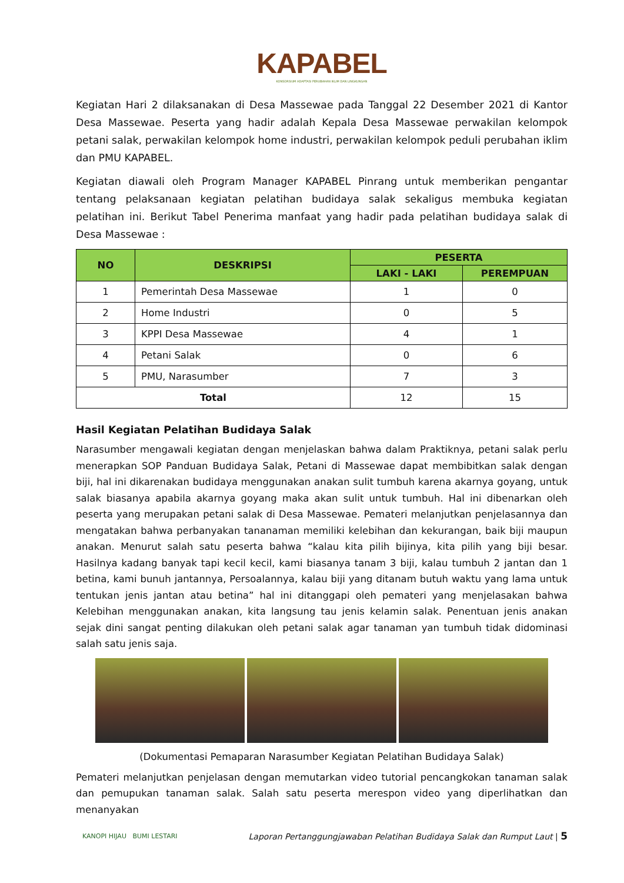KAPABEL
KONSORSIUM ADAPTASI PERUBAHAN IKLIM DAN LINGKUNGAN
Kegiatan Hari 2 dilaksanakan di Desa Massewae pada Tanggal 22 Desember 2021 di Kantor Desa Massewae. Peserta yang hadir adalah Kepala Desa Massewae perwakilan kelompok petani salak, perwakilan kelompok home industri, perwakilan kelompok peduli perubahan iklim dan PMU KAPABEL.
Kegiatan diawali oleh Program Manager KAPABEL Pinrang untuk memberikan pengantar tentang pelaksanaan kegiatan pelatihan budidaya salak sekaligus membuka kegiatan pelatihan ini. Berikut Tabel Penerima manfaat yang hadir pada pelatihan budidaya salak di Desa Massewae :
| NO | DESKRIPSI | PESERTA | |
| --- | --- | --- | --- |
| | | LAKI - LAKI | PEREMPUAN |
| 1 | Pemerintah Desa Massewae | 1 | 0 |
| 2 | Home Industri | 0 | 5 |
| 3 | KPPI Desa Massewae | 4 | 1 |
| 4 | Petani Salak | 0 | 6 |
| 5 | PMU, Narasumber | 7 | 3 |
| Total | | 12 | 15 |
Hasil Kegiatan Pelatihan Budidaya Salak
Narasumber mengawali kegiatan dengan menjelaskan bahwa dalam Praktiknya, petani salak perlu menerapkan SOP Panduan Budidaya Salak, Petani di Massewae dapat membibitkan salak dengan biji, hal ini dikarenakan budidaya menggunakan anakan sulit tumbuh karena akarnya goyang, untuk salak biasanya apabila akarnya goyang maka akan sulit untuk tumbuh. Hal ini dibenarkan oleh peserta yang merupakan petani salak di Desa Massewae. Pemateri melanjutkan penjelasannya dan mengatakan bahwa perbanyakan tananaman memiliki kelebihan dan kekurangan, baik biji maupun anakan. Menurut salah satu peserta bahwa “kalau kita pilih bijinya, kita pilih yang biji besar. Hasilnya kadang banyak tapi kecil kecil, kami biasanya tanam 3 biji, kalau tumbuh 2 jantan dan 1 betina, kami bunuh jantannya, Persoalannya, kalau biji yang ditanam butuh waktu yang lama untuk tentukan jenis jantan atau betina” hal ini ditanggapi oleh pemateri yang menjelasakan bahwa Kelebihan menggunakan anakan, kita langsung tau jenis kelamin salak. Penentuan jenis anakan sejak dini sangat penting dilakukan oleh petani salak agar tanaman yan tumbuh tidak didominasi salah satu jenis saja.
(Dokumentasi Pemaparan Narasumber Kegiatan Pelatihan Budidaya Salak)
Pemateri melanjutkan penjelasan dengan memutarkan video tutorial pencangkokan tanaman salak dan pemupukan tanaman salak. Salah satu peserta merespon video yang diperlihatkan dan menanyakan
KANOPI HIJAU BUMI LESTARI Laporan Pertanggungjawaban Pelatihan Budidaya Salak dan Rumput Laut | 5